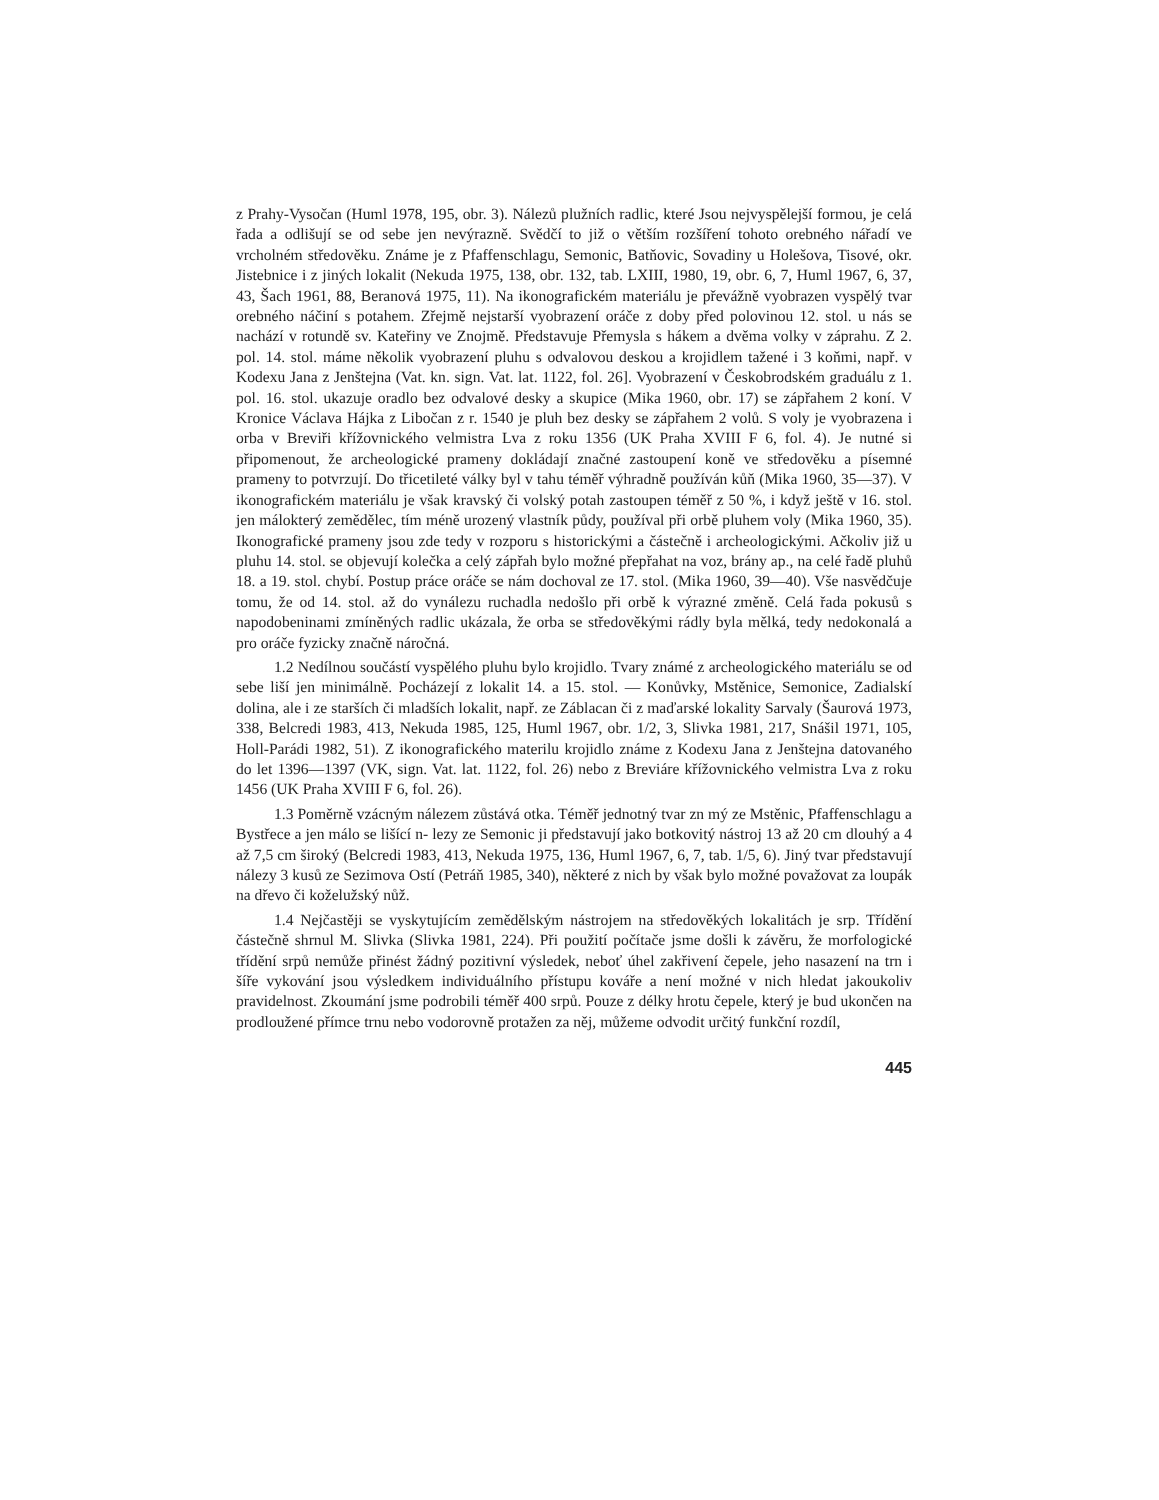z Prahy-Vysočan (Huml 1978, 195, obr. 3). Nálezů plužních radlic, které Jsou nejvyspělejší formou, je celá řada a odlišují se od sebe jen nevýrazně. Svědčí to již o větším rozšíření tohoto orebného nářadí ve vrcholném středověku. Známe je z Pfaffenschlagu, Semonic, Batňovic, Sovadiny u Holešova, Tisové, okr. Jistebnice i z jiných lokalit (Nekuda 1975, 138, obr. 132, tab. LXIII, 1980, 19, obr. 6, 7, Huml 1967, 6, 37, 43, Šach 1961, 88, Beranová 1975, 11). Na ikonografickém materiálu je převážně vyobrazen vyspělý tvar orebného náčiní s potahem. Zřejmě nejstarší vyobrazení oráče z doby před polovinou 12. stol. u nás se nachází v rotundě sv. Kateřiny ve Znojmě. Představuje Přemysla s hákem a dvěma volky v záprahu. Z 2. pol. 14. stol. máme několik vyobrazení pluhu s odvalovou deskou a krojidlem tažené i 3 koňmi, např. v Kodexu Jana z Jenštejna (Vat. kn. sign. Vat. lat. 1122, fol. 26]. Vyobrazení v Českobrodském graduálu z 1. pol. 16. stol. ukazuje oradlo bez odvalové desky a skupice (Mika 1960, obr. 17) se zápřahem 2 koní. V Kronice Václava Hájka z Libočan z r. 1540 je pluh bez desky se zápřahem 2 volů. S voly je vyobrazena i orba v Breviři křížovnického velmistra Lva z roku 1356 (UK Praha XVIII F 6, fol. 4). Je nutné si připomenout, že archeologické prameny dokládají značné zastoupení koně ve středověku a písemné prameny to potvrzují. Do třicetileté války byl v tahu téměř výhradně používán kůň (Mika 1960, 35—37). V ikonografickém materiálu je však kravský či volský potah zastoupen téměř z 50 %, i když ještě v 16. stol. jen málokterý zemědělec, tím méně urozený vlastník půdy, používal při orbě pluhem voly (Mika 1960, 35). Ikonografické prameny jsou zde tedy v rozporu s historickými a částečně i archeologickými. Ačkoliv již u pluhu 14. stol. se objevují kolečka a celý zápřah bylo možné přepřahat na voz, brány ap., na celé řadě pluhů 18. a 19. stol. chybí. Postup práce oráče se nám dochoval ze 17. stol. (Mika 1960, 39—40). Vše nasvědčuje tomu, že od 14. stol. až do vynálezu ruchadla nedošlo při orbě k výrazné změně. Celá řada pokusů s napodobeninami zmíněných radlic ukázala, že orba se středověkými rádly byla mělká, tedy nedokonalá a pro oráče fyzicky značně náročná.
1.2 Nedílnou součástí vyspělého pluhu bylo krojidlo. Tvary známé z archeologického materiálu se od sebe liší jen minimálně. Pocházejí z lokalit 14. a 15. stol. — Konůvky, Mstěnice, Semonice, Zadialskí dolina, ale i ze starších či mladších lokalit, např. ze Záblacan či z maďarské lokality Sarvaly (Šaurová 1973, 338, Belcredi 1983, 413, Nekuda 1985, 125, Huml 1967, obr. 1/2, 3, Slivka 1981, 217, Snášil 1971, 105, Holl-Parádi 1982, 51). Z ikonografického materilu krojidlo známe z Kodexu Jana z Jenštejna datovaného do let 1396—1397 (VK, sign. Vat. lat. 1122, fol. 26) nebo z Breviáre křížovnického velmistra Lva z roku 1456 (UK Praha XVIII F 6, fol. 26).
1.3 Poměrně vzácným nálezem zůstává otka. Téměř jednotný tvar zn mý ze Mstěnic, Pfaffenschlagu a Bystřece a jen málo se lišící n- lezy ze Semonic ji představují jako botkovitý nástroj 13 až 20 cm dlouhý a 4 až 7,5 cm široký (Belcredi 1983, 413, Nekuda 1975, 136, Huml 1967, 6, 7, tab. 1/5, 6). Jiný tvar představují nálezy 3 kusů ze Sezimova Ostí (Petráň 1985, 340), některé z nich by však bylo možné považovat za loupák na dřevo či koželužský nůž.
1.4 Nejčastěji se vyskytujícím zemědělským nástrojem na středověkých lokalitách je srp. Třídění částečně shrnul M. Slivka (Slivka 1981, 224). Při použití počítače jsme došli k závěru, že morfologické třídění srpů nemůže přinést žádný pozitivní výsledek, neboť úhel zakřivení čepele, jeho nasazení na trn i šíře vykování jsou výsledkem individuálního přístupu kováře a není možné v nich hledat jakoukoliv pravidelnost. Zkoumání jsme podrobili téměř 400 srpů. Pouze z délky hrotu čepele, který je bud ukončen na prodloužené přímce trnu nebo vodorovně protažen za něj, můžeme odvodit určitý funkční rozdíl,
445